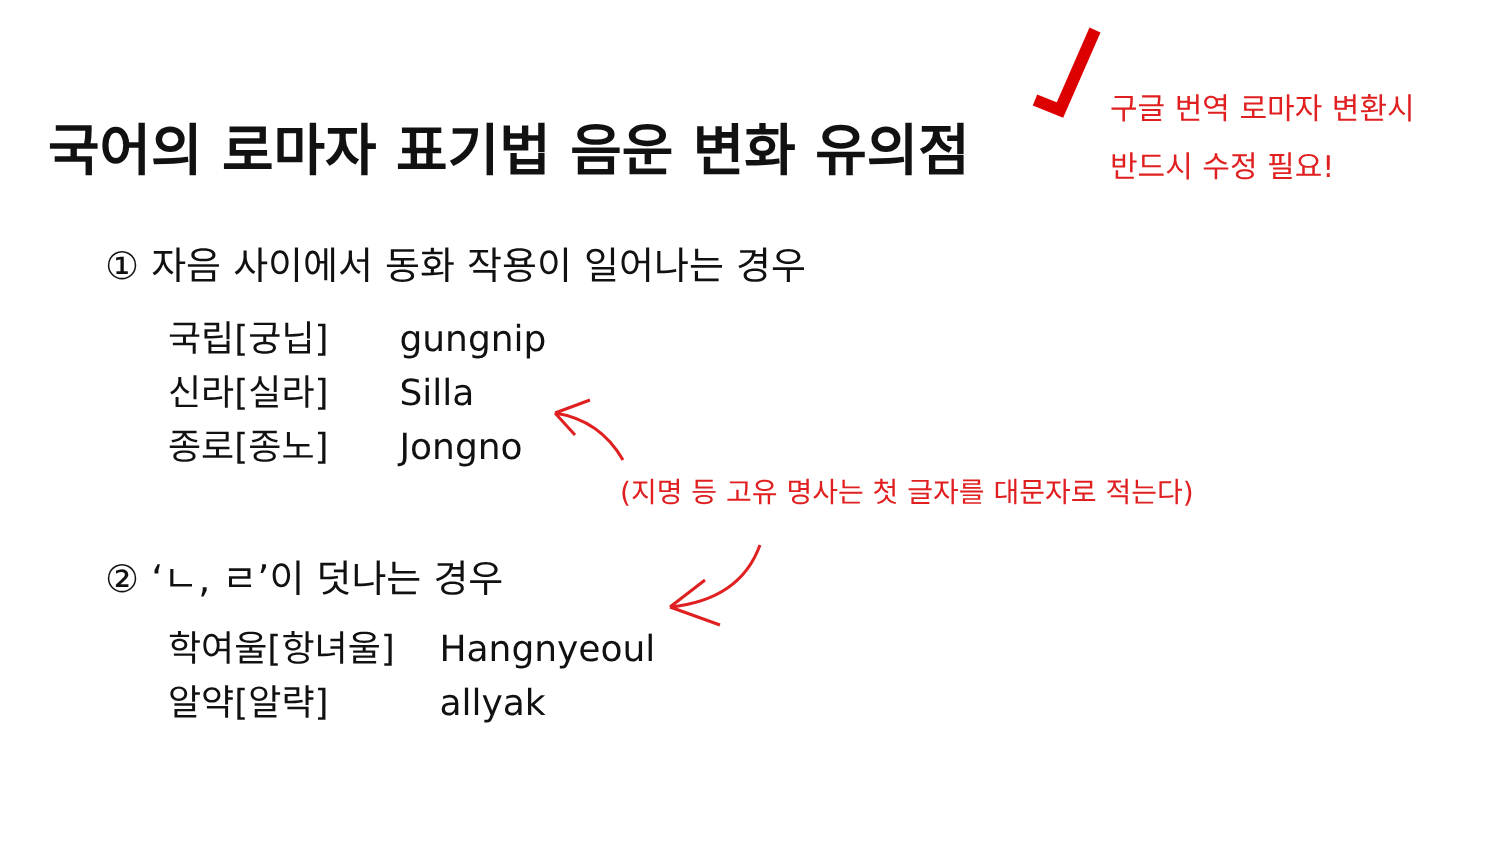국어의 로마자 표기법 음운 변화 유의점
구글 번역 로마자 변환시
반드시 수정 필요!
① 자음 사이에서 동화 작용이 일어나는 경우
국립[궁닙] gungnip
신라[실라] Silla
종로[종노] Jongno
(지명 등 고유 명사는 첫 글자를 대문자로 적는다)
② ‘ㄴ, ㄹ’이 덧나는 경우
학여울[항녀울] Hangnyeoul
알약[알략] allyak